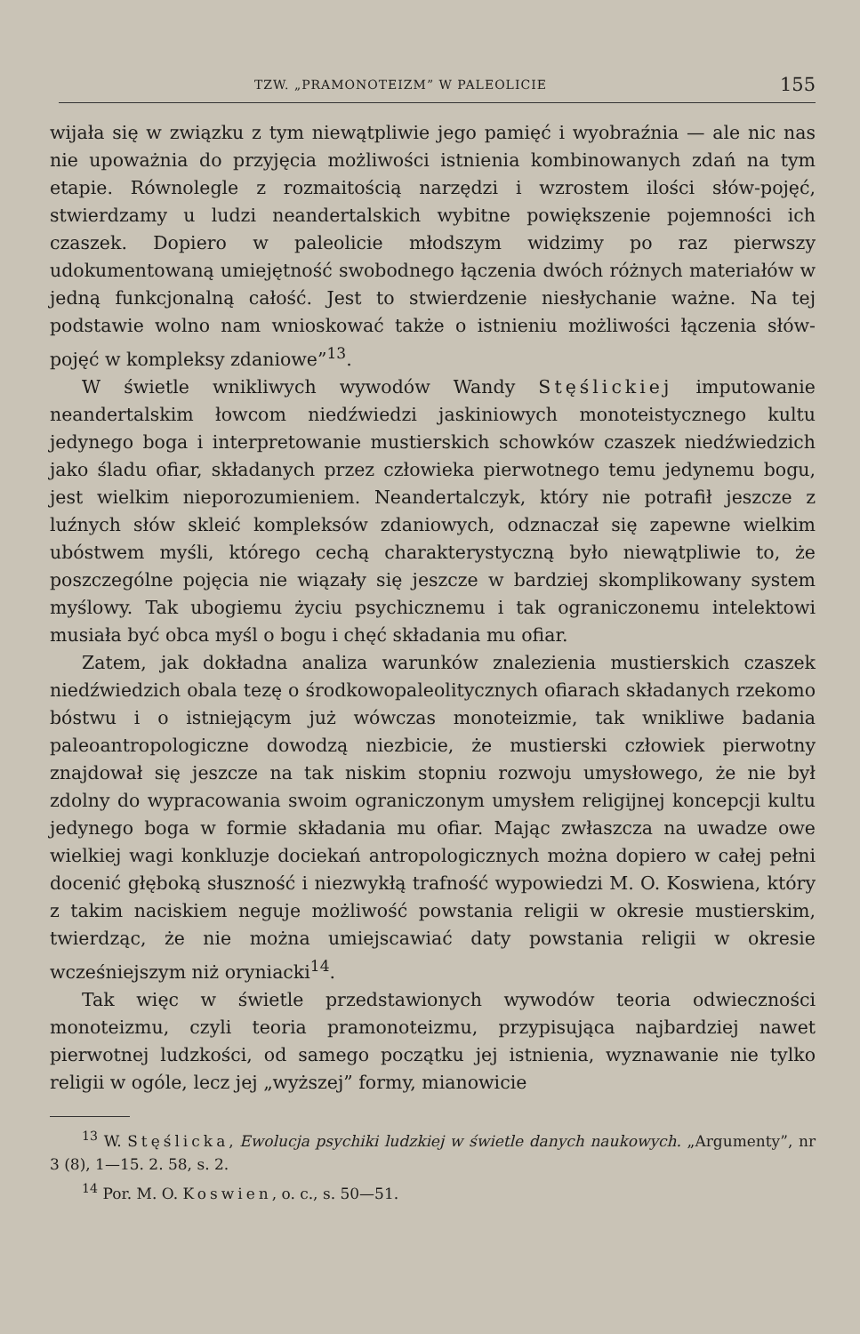TZW. „PRAMONOTEIZM” W PALEOLICIE 155
wijała się w związku z tym niewątpliwie jego pamięć i wyobraźnia — ale nic nas nie upoważnia do przyjęcia możliwości istnienia kombinowanych zdań na tym etapie. Równolegle z rozmaitością narzędzi i wzrostem ilości słów-pojęć, stwierdzamy u ludzi neandertalskich wybitne powiększenie pojemności ich czaszek. Dopiero w paleolicie młodszym widzimy po raz pierwszy udokumentowaną umiejętność swobodnego łączenia dwóch różnych materiałów w jedną funkcjonalną całość. Jest to stwierdzenie niesłychanie ważne. Na tej podstawie wolno nam wnioskować także o istnieniu możliwości łączenia słów-pojęć w kompleksy zdaniowe”<sup>13</sup>.
W świetle wnikliwych wywodów Wandy Stęślickiej imputowanie neandertalskim łowcom niedźwiedzi jaskiniowych monoteistycznego kultu jedynego boga i interpretowanie mustierskich schowków czaszek niedźwiedzich jako śladu ofiar, składanych przez człowieka pierwotnego temu jedynemu bogu, jest wielkim nieporozumieniem. Neandertalczyk, który nie potrafił jeszcze z luźnych słów skleić kompleksów zdaniowych, odznaczał się zapewne wielkim ubóstwem myśli, którego cechą charakterystyczną było niewątpliwie to, że poszczególne pojęcia nie wiązały się jeszcze w bardziej skomplikowany system myślowy. Tak ubogiemu życiu psychicznemu i tak ograniczonemu intelektowi musiała być obca myśl o bogu i chęć składania mu ofiar.
Zatem, jak dokładna analiza warunków znalezienia mustierskich czaszek niedźwiedzich obala tezę o środkowopaleolitycznych ofiarach składanych rzekomo bóstwu i o istniejącym już wówczas monoteizmie, tak wnikliwe badania paleoantropologiczne dowodzą niezbicie, że mustierski człowiek pierwotny znajdował się jeszcze na tak niskim stopniu rozwoju umysłowego, że nie był zdolny do wypracowania swoim ograniczonym umysłem religijnej koncepcji kultu jedynego boga w formie składania mu ofiar. Mając zwłaszcza na uwadze owe wielkiej wagi konkluzje dociekań antropologicznych można dopiero w całej pełni docenić głęboką słuszność i niezwykłą trafność wypowiedzi M. O. Koswiena, który z takim naciskiem neguje możliwość powstania religii w okresie mustierskim, twierdząc, że nie można umiejscawiać daty powstania religii w okresie wcześniejszym niż oryniacki<sup>14</sup>.
Tak więc w świetle przedstawionych wywodów teoria odwieczności monoteizmu, czyli teoria pramonoteizmu, przypisująca najbardziej nawet pierwotnej ludzkości, od samego początku jej istnienia, wyznawanie nie tylko religii w ogóle, lecz jej „wyższej” formy, mianowicie
<sup>13</sup> W. Stęślicka, Ewolucja psychiki ludzkiej w świetle danych naukowych. „Argumenty”, nr 3 (8), 1—15. 2. 58, s. 2.
<sup>14</sup> Por. M. O. Koswien, o. c., s. 50—51.